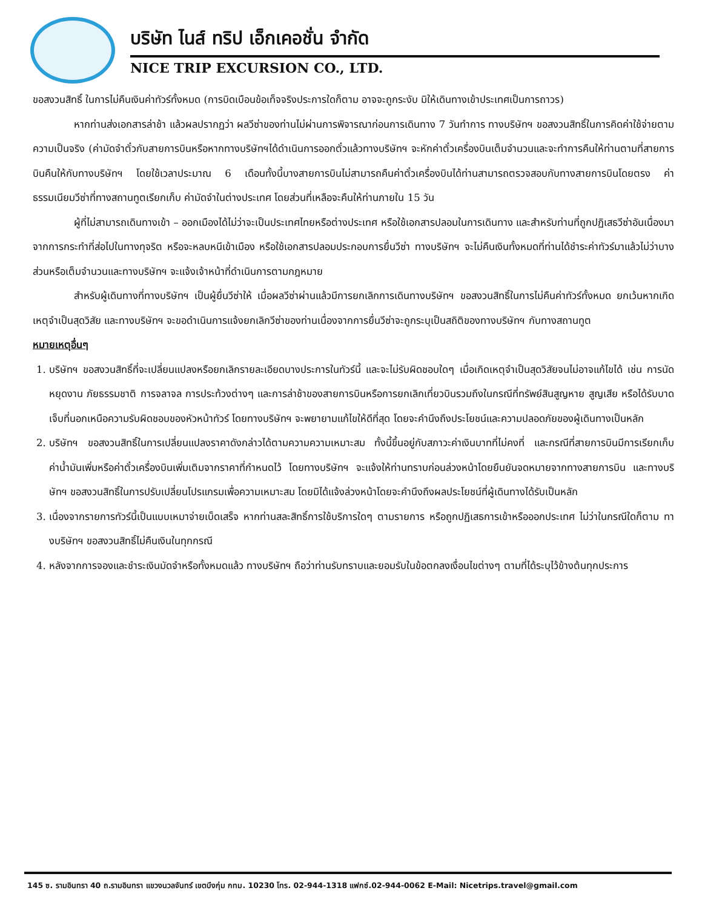บริษัท ไนส์ ทริป เอ็กเคอชั่น จำกัด
NICE TRIP EXCURSION CO., LTD.
ขอสงวนสิทธิ์ ในการไม่คืนเงินค่าทัวร์ทั้งหมด (การบิดเบือนข้อเท็จจริงประการใดก็ตาม อาจจะถูกระงับ มิให้เดินทางเข้าประเทศเป็นการถาวร)
หากท่านส่งเอกสารล่าช้า แล้วผลปรากฏว่า ผลวีซ่าของท่านไม่ผ่านการพิจารณาก่อนการเดินทาง 7 วันทำการ ทางบริษัทฯ ขอสงวนสิทธิ์ในการคิดค่าใช้จ่ายตามความเป็นจริง (ค่ามัดจำตั๋วกับสายการบินหรือหากทางบริษัทฯได้ดำเนินการออกตั๋วแล้วทางบริษัทฯ จะหักค่าตั๋วเครื่องบินเต็มจำนวนและจะทำการคืนให้ท่านตามที่สายการบินคืนให้กับทางบริษัทฯ โดยใช้เวลาประมาณ 6 เดือนทั้งนี้บางสายการบินไม่สามารถคืนค่าตั๋วเครื่องบินได้ท่านสามารถตรวจสอบกับทางสายการบินโดยตรง ค่าธรรมเนียมวีซ่าที่ทางสถานทูตเรียกเก็บ ค่ามัดจำในต่างประเทศ โดยส่วนที่เหลือจะคืนให้ท่านภายใน 15 วัน
ผู้ที่ไม่สามารถเดินทางเข้า – ออกเมืองได้ไม่ว่าจะเป็นประเทศไทยหรือต่างประเทศ หรือใช้เอกสารปลอมในการเดินทาง และสำหรับท่านที่ถูกปฏิเสธวีซ่าอันเนื่องมาจากการกระทำที่ส่อไปในทางทุจริต หรือจะหลบหนีเข้าเมือง หรือใช้เอกสารปลอมประกอบการยื่นวีซ่า ทางบริษัทฯ จะไม่คืนเงินทั้งหมดที่ท่านได้ชำระค่าทัวร์มาแล้วไม่ว่าบางส่วนหรือเต็มจำนวนและทางบริษัทฯ จะแจ้งเจ้าหน้าที่ดำเนินการตามกฎหมาย
สำหรับผู้เดินทางที่ทางบริษัทฯ เป็นผู้ยื่นวีซ่าให้ เมื่อผลวีซ่าผ่านแล้วมีการยกเลิกการเดินทางบริษัทฯ ขอสงวนสิทธิ์ในการไม่คืนค่าทัวร์ทั้งหมด ยกเว้นหากเกิดเหตุจำเป็นสุดวิสัย และทางบริษัทฯ จะขอดำเนินการแจ้งยกเลิกวีซ่าของท่านเนื่องจากการยื่นวีซ่าจะถูกระบุเป็นสถิติของทางบริษัทฯ กับทางสถานทูต
หมายเหตุอื่นๆ
1. บริษัทฯ ขอสงวนสิทธิ์ที่จะเปลี่ยนแปลงหรือยกเลิกรายละเอียดบางประการในทัวร์นี้ และจะไม่รับผิดชอบใดๆ เมื่อเกิดเหตุจำเป็นสุดวิสัยจนไม่อาจแก้ไขได้ เช่น การนัดหยุดงาน ภัยธรรมชาติ การจลาจล การประท้วงต่างๆ และการล่าช้าของสายการบินหรือการยกเลิกเที่ยวบินรวมถึงในกรณีที่ทรัพย์สินสูญหาย สูญเสีย หรือได้รับบาดเจ็บที่นอกเหนือความรับผิดชอบของหัวหน้าทัวร์ โดยทางบริษัทฯ จะพยายามแก้ไขให้ดีที่สุด โดยจะคำนึงถึงประโยชน์และความปลอดภัยของผู้เดินทางเป็นหลัก
2. บริษัทฯ ขอสงวนสิทธิ์ในการเปลี่ยนแปลงราคาดังกล่าวได้ตามความความเหมาะสม ทั้งนี้ขึ้นอยู่กับสภาวะค่าเงินบาทที่ไม่คงที่ และกรณีที่สายการบินมีการเรียกเก็บค่าน้ำมันเพิ่มหรือค่าตั๋วเครื่องบินเพิ่มเติมจากราคาที่กำหนดไว้ โดยทางบริษัทฯ จะแจ้งให้ท่านทราบก่อนล่วงหน้าโดยยืนยันจดหมายจากทางสายการบิน และทางบริษัทฯ ขอสงวนสิทธิ์ในการปรับเปลี่ยนโปรแกรมเพื่อความเหมาะสม โดยมิได้แจ้งล่วงหน้าโดยจะคำนึงถึงผลประโยชน์ที่ผู้เดินทางได้รับเป็นหลัก
3. เนื่องจากรายการทัวร์นี้เป็นแบบเหมาจ่ายเบ็ดเสร็จ หากท่านสละสิทธิ์การใช้บริการใดๆ ตามรายการ หรือถูกปฏิเสธการเข้าหรือออกประเทศ ไม่ว่าในกรณีใดก็ตาม ทางบริษัทฯ ขอสงวนสิทธิ์ไม่คืนเงินในทุกกรณี
4. หลังจากการจองและชำระเงินมัดจำหรือทั้งหมดแล้ว ทางบริษัทฯ ถือว่าท่านรับทราบและยอมรับในข้อตกลงเงื่อนไขต่างๆ ตามที่ได้ระบุไว้ข้างต้นทุกประการ
145 ซ. รามอินทรา 40 ถ.รามอินทรา แขวงนวลจันทร์ เขตบึงกุ่ม กทม. 10230 โทร. 02-944-1318 แฟกซ์.02-944-0062 E-Mail: Nicetrips.travel@gmail.com